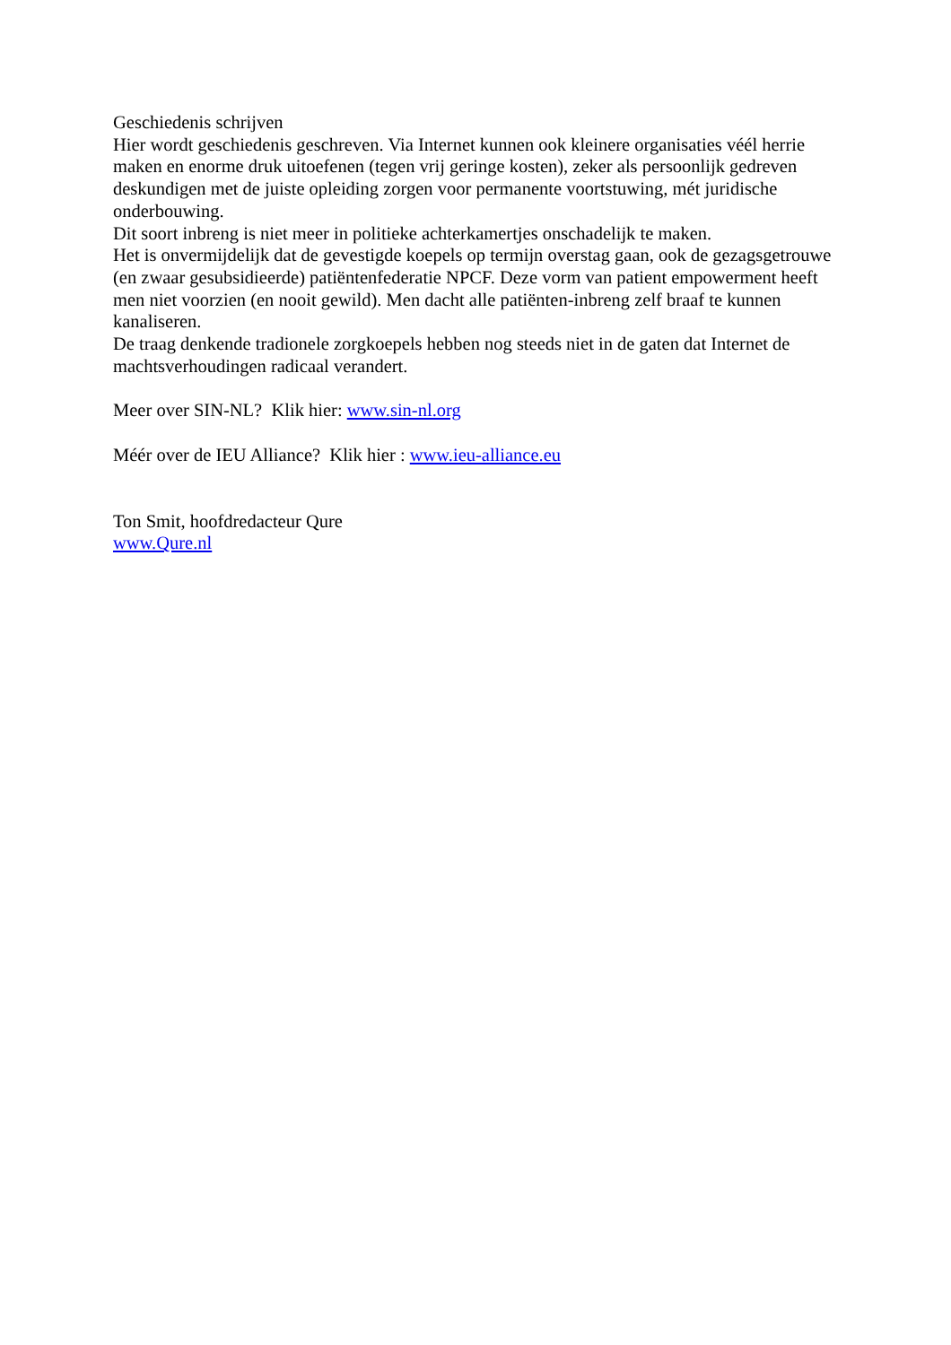Geschiedenis schrijven
Hier wordt geschiedenis geschreven. Via Internet kunnen ook kleinere organisaties véél herrie maken en enorme druk uitoefenen (tegen vrij geringe kosten), zeker als persoonlijk gedreven deskundigen met de juiste opleiding zorgen voor permanente voortstuwing, mét juridische onderbouwing.
Dit soort inbreng is niet meer in politieke achterkamertjes onschadelijk te maken.
Het is onvermijdelijk dat de gevestigde koepels op termijn overstag gaan, ook de gezagsgetrouwe (en zwaar gesubsidieerde) patiëntenfederatie NPCF. Deze vorm van patient empowerment heeft men niet voorzien (en nooit gewild). Men dacht alle patiënten-inbreng zelf braaf te kunnen kanaliseren.
De traag denkende tradionele zorgkoepels hebben nog steeds niet in de gaten dat Internet de machtsverhoudingen radicaal verandert.
Meer over SIN-NL? Klik hier: www.sin-nl.org
Méér over de IEU Alliance? Klik hier : www.ieu-alliance.eu
Ton Smit, hoofdredacteur Qure
www.Qure.nl